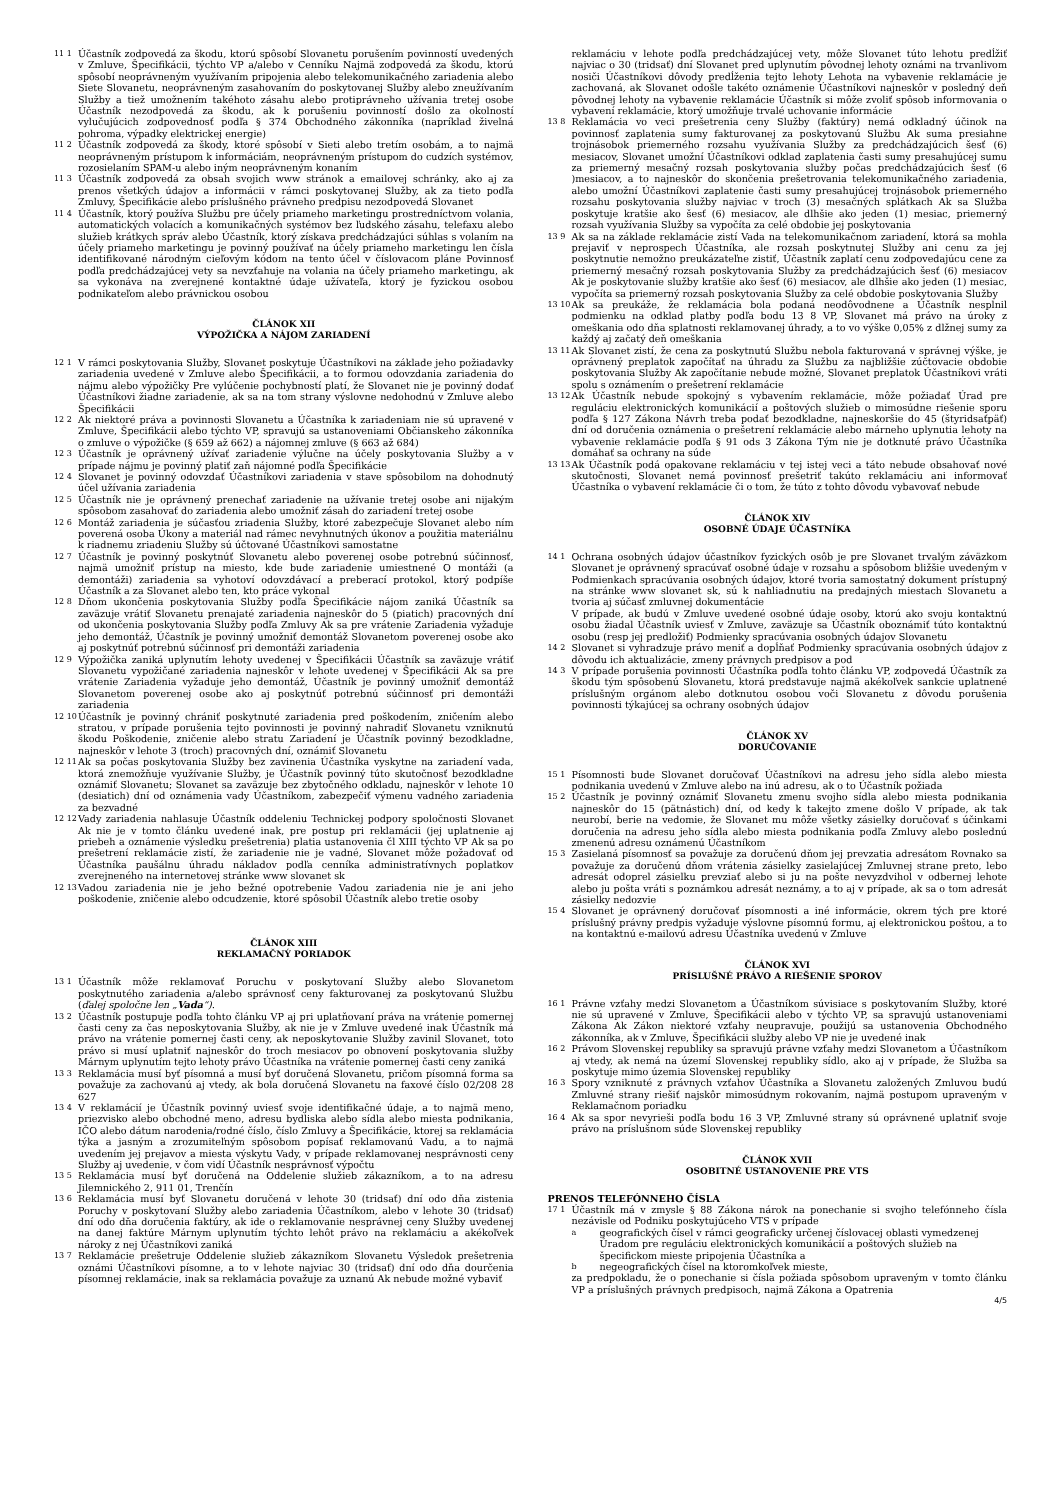11 1 Účastník zodpovedá za škodu, ktorú spôsobí Slovanetu porušením povinností uvedených v Zmluve, Špecifikácii, týchto VP a/alebo v Cenníku Najmä zodpovedá za škodu, ktorú spôsobí neoprávneným využívaním pripojenia alebo telekomunikačného zariadenia alebo Siete Slovanetu, neoprávneným zasahovaním do poskytovanej Služby alebo zneužívaním Služby a tiež umožnením takéhoto zásahu alebo protiprávneho užívania tretej osobe Účastník nezodpovedá za škodu, ak k porušeniu povinností došlo za okolností vylučujúcich zodpovednosť podľa § 374 Obchodného zákonníka (napríklad živelná pohroma, výpadky elektrickej energie)
11 2 Účastník zodpovedá za škody, ktoré spôsobí v Sieti alebo tretím osobám, a to najmä neoprávneným prístupom k informáciám, neoprávneným prístupom do cudzích systémov, rozosielaním SPAM-u alebo iným neoprávneným konaním
11 3 Účastník zodpovedá za obsah svojich www stránok a emailovej schránky, ako aj za prenos všetkých údajov a informácii v rámci poskytovanej Služby, ak za tieto podľa Zmluvy, Špecifikácie alebo príslušného právneho predpisu nezodpovedá Slovanet
11 4 Účastník, ktorý používa Službu pre účely priameho marketingu prostredníctvom volania, automatických volacích a komunikačných systémov bez ľudského zásahu, telefaxu alebo služieb krátkych správ alebo Účastník, ktorý získava predchádzajúci súhlas s volaním na účely priameho marketingu je povinný používať na účely priameho marketingu len čísla identifikované národným cieľovým kódom na tento účel v číslovacom pláne Povinnosť podľa predchádzajúcej vety sa nevzťahuje na volania na účely priameho marketingu, ak sa vykonáva na zverejnené kontaktné údaje užívateľa, ktorý je fyzickou osobou podnikateľom alebo právnickou osobou
ČLÁNOK XII
VÝPOŽIČKA A NÁJOM ZARIADENÍ
12 1 V rámci poskytovania Služby, Slovanet poskytuje Účastníkovi na základe jeho požiadavky zariadenia uvedené v Zmluve alebo Špecifikácii, a to formou odovzdania zariadenia do nájmu alebo výpožičky Pre vylúčenie pochybností platí, že Slovanet nie je povinný dodať Účastníkovi žiadne zariadenie, ak sa na tom strany výslovne nedohodnú v Zmluve alebo Špecifikácii
12 2 Ak niektoré práva a povinnosti Slovanetu a Účastníka k zariadeniam nie sú upravené v Zmluve, Špecifikácii alebo týchto VP, spravujú sa ustanoveniami Občianskeho zákonníka o zmluve o výpožičke (§ 659 až 662) a nájomnej zmluve (§ 663 až 684)
12 3 Účastník je oprávnený užívať zariadenie výlučne na účely poskytovania Služby a v prípade nájmu je povinný platiť zaň nájomné podľa Špecifikácie
12 4 Slovanet je povinný odovzdať Účastníkovi zariadenia v stave spôsobilom na dohodnutý účel užívania zariadenia
12 5 Účastník nie je oprávnený prenechať zariadenie na užívanie tretej osobe ani nijakým spôsobom zasahovať do zariadenia alebo umožniť zásah do zariadení tretej osobe
12 6 Montáž zariadenia je súčasťou zriadenia Služby, ktoré zabezpečuje Slovanet alebo ním poverená osoba Úkony a materiál nad rámec nevyhnutných úkonov a použitia materiálnu k riadnemu zriadeniu Služby sú účtované Účastníkovi samostatne
12 7 Účastník je povinný poskytnúť Slovanetu alebo poverenej osobe potrebnú súčinnosť, najmä umožniť prístup na miesto, kde bude zariadenie umiestnené O montáži (a demontáži) zariadenia sa vyhotoví odovzdávací a preberací protokol, ktorý podpíše Účastník a za Slovanet alebo ten, kto práce vykonal
12 8 Dňom ukončenia poskytovania Služby podľa Špecifikácie nájom zaniká Účastník sa zaväzuje vrátiť Slovanetu prenajaté zariadenia najneskôr do 5 (piatich) pracovných dní od ukončenia poskytovania Služby podľa Zmluvy Ak sa pre vrátenie Zariadenia vyžaduje jeho demontáž, Účastník je povinný umožniť demontáž Slovanetom poverenej osobe ako aj poskytnúť potrebnú súčinnosť pri demontáži zariadenia
12 9 Výpožička zaniká uplynutím lehoty uvedenej v Špecifikácii Účastník sa zaväzuje vrátiť Slovanetu vypožičané zariadenia najneskôr v lehote uvedenej v Špecifikácii Ak sa pre vrátenie Zariadenia vyžaduje jeho demontáž, Účastník je povinný umožniť demontáž Slovanetom poverenej osobe ako aj poskytnúť potrebnú súčinnosť pri demontáži zariadenia
12 10 Účastník je povinný chrániť poskytnuté zariadenia pred poškodením, zničením alebo stratou, v prípade porušenia tejto povinnosti je povinný nahradiť Slovanetu vzniknutú škodu Poškodenie, zničenie alebo stratu Zariadení je Účastník povinný bezodkladne, najneskôr v lehote 3 (troch) pracovných dní, oznámiť Slovanetu
12 11 Ak sa počas poskytovania Služby bez zavinenia Účastníka vyskytne na zariadení vada, ktorá znemožňuje využívanie Služby, je Účastník povinný túto skutočnosť bezodkladne oznámiť Slovanetu; Slovanet sa zaväzuje bez zbytočného odkladu, najneskôr v lehote 10 (desiatich) dní od oznámenia vady Účastníkom, zabezpečiť výmenu vadného zariadenia za bezvadné
12 12 Vady zariadenia nahlasuje Účastník oddeleniu Technickej podpory spoločnosti Slovanet Ak nie je v tomto článku uvedené inak, pre postup pri reklamácii (jej uplatnenie aj priebeh a oznámenie výsledku prešetrenia) platia ustanovenia čl XIII týchto VP Ak sa po prešetrení reklamácie zistí, že zariadenie nie je vadné, Slovanet môže požadovať od Účastníka paušálnu úhradu nákladov podľa cenníka administratívnych poplatkov zverejneného na internetovej stránke www slovanet sk
12 13 Vadou zariadenia nie je jeho bežné opotrebenie Vadou zariadenia nie je ani jeho poškodenie, zničenie alebo odcudzenie, ktoré spôsobil Účastník alebo tretie osoby
ČLÁNOK XIII
REKLAMAČNÝ PORIADOK
13 1 Účastník môže reklamovať Poruchu v poskytovaní Služby alebo Slovanetom poskytnutého zariadenia a/alebo správnosť ceny fakturovanej za poskytovanú Službu (ďalej spoločne len „Vada“).
13 2 Účastník postupuje podľa tohto článku VP aj pri uplatňovaní práva na vrátenie pomernej časti ceny za čas neposkytovania Služby, ak nie je v Zmluve uvedené inak Účastník má právo na vrátenie pomernej časti ceny, ak neposkytovanie Služby zavinil Slovanet, toto právo si musí uplatniť najneskôr do troch mesiacov po obnovení poskytovania služby Márnym uplynutím tejto lehoty právo Účastníka na vrátenie pomernej časti ceny zaniká
13 3 Reklamácia musí byť písomná a musí byť doručená Slovanetu, pričom písomná forma sa považuje za zachovanú aj vtedy, ak bola doručená Slovanetu na faxové číslo 02/208 28 627
13 4 V reklamácií je Účastník povinný uviesť svoje identifikačné údaje, a to najmä meno, priezvisko alebo obchodné meno, adresu bydliska alebo sídla alebo miesta podnikania, IČO alebo dátum narodenia/rodné číslo, číslo Zmluvy a Špecifikácie, ktorej sa reklamácia týka a jasným a zrozumiteľným spôsobom popísať reklamovanú Vadu, a to najmä uvedením jej prejavov a miesta výskytu Vady, v prípade reklamovanej nesprávnosti ceny Služby aj uvedenie, v čom vidí Účastník nesprávnosť výpočtu
13 5 Reklamácia musí byť doručená na Oddelenie služieb zákazníkom, a to na adresu Jilemnického 2, 911 01, Trenčín
13 6 Reklamácia musí byť Slovanetu doručená v lehote 30 (tridsať) dní odo dňa zistenia Poruchy v poskytovaní Služby alebo zariadenia Účastníkom, alebo v lehote 30 (tridsať) dní odo dňa doručenia faktúry, ak ide o reklamovanie nesprávnej ceny Služby uvedenej na danej faktúre Márnym uplynutím týchto lehôt právo na reklamáciu a akékoľvek nároky z nej Účastníkovi zaniká
13 7 Reklamácie prešetruje Oddelenie služieb zákazníkom Slovanetu Výsledok prešetrenia oznámi Účastníkovi písomne, a to v lehote najviac 30 (tridsať) dní odo dňa dourčenia písomnej reklamácie, inak sa reklamácia považuje za uznanú Ak nebude možné vybaviť
reklamáciu v lehote podľa predchádzajúcej vety, môže Slovanet túto lehotu predĺžiť najviac o 30 (tridsať) dní Slovanet pred uplynutím pôvodnej lehoty oznámi na trvanlivom nosiči Účastníkovi dôvody predĺženia tejto lehoty Lehota na vybavenie reklamácie je zachovaná, ak Slovanet odošle takéto oznámenie Účastníkovi najneskôr v posledný deň pôvodnej lehoty na vybavenie reklamácie Účastník si môže zvoliť spôsob informovania o vybavení reklamácie, ktorý umožňuje trvalé uchovanie informácie
13 8 Reklamácia vo veci prešetrenia ceny Služby (faktúry) nemá odkladný účinok na povinnosť zaplatenia sumy fakturovanej za poskytovanú Službu Ak suma presiahne trojnásobok priemerného rozsahu využívania Služby za predchádzajúcich šesť (6) mesiacov, Slovanet umožní Účastníkovi odklad zaplatenia časti sumy presahujúcej sumu za priemerný mesačný rozsah poskytovania služby počas predchádzajúcich šesť (6 )mesiacov, a to najneskôr do skončenia prešetrovania telekomunikačného zariadenia, alebo umožní Účastníkovi zaplatenie časti sumy presahujúcej trojnásobok priemerného rozsahu poskytovania služby najviac v troch (3) mesačných splátkach Ak sa Služba poskytuje kratšie ako šesť (6) mesiacov, ale dlhšie ako jeden (1) mesiac, priemerný rozsah využívania Služby sa vypočíta za celé obdobie jej poskytovania
13 9 Ak sa na základe reklamácie zistí Vada na telekomunikačnom zariadení, ktorá sa mohla prejaviť v neprospech Účastníka, ale rozsah poskytnutej Služby ani cenu za jej poskytnutie nemožno preukázateľne zistiť, Účastník zaplatí cenu zodpovedajúcu cene za priemerný mesačný rozsah poskytovania Služby za predchádzajúcich šesť (6) mesiacov Ak je poskytovanie služby kratšie ako šesť (6) mesiacov, ale dlhšie ako jeden (1) mesiac, vypočíta sa priemerný rozsah poskytovania Služby za celé obdobie poskytovania Služby
13 10 Ak sa preukáže, že reklamácia bola podaná neodôvodnene a Účastník nesplnil podmienku na odklad platby podľa bodu 13 8 VP, Slovanet má právo na úroky z omeškania odo dňa splatnosti reklamovanej úhrady, a to vo výške 0,05% z dlžnej sumy za každý aj začatý deň omeškania
13 11 Ak Slovanet zistí, že cena za poskytnutú Službu nebola fakturovaná v správnej výške, je oprávnený preplatok započítať na úhradu za Službu za najbližšie zúčtovacie obdobie poskytovania Služby Ak započítanie nebude možné, Slovanet preplatok Účastníkovi vráti spolu s oznámením o prešetrení reklamácie
13 12 Ak Účastník nebude spokojný s vybavením reklamácie, môže požiadať Úrad pre reguláciu elektronických komunikácií a poštových služieb o mimosúdne riešenie sporu podľa § 127 Zákona Návrh treba podať bezodkladne, najneskoršie do 45 (štyridsaťpäť) dní od doručenia oznámenia o prešetrení reklamácie alebo márneho uplynutia lehoty na vybavenie reklamácie podľa § 91 ods 3 Zákona Tým nie je dotknuté právo Účastníka domáhať sa ochrany na súde
13 13 Ak Účastník podá opakovane reklamáciu v tej istej veci a táto nebude obsahovať nové skutočnosti, Slovanet nemá povinnosť prešetriť takúto reklamáciu ani informovať Účastníka o vybavení reklamácie či o tom, že túto z tohto dôvodu vybavovať nebude
ČLÁNOK XIV
OSOBNÉ ÚDAJE ÚČASTNÍKA
14 1 Ochrana osobných údajov účastníkov fyzických osôb je pre Slovanet trvalým záväzkom Slovanet je oprávnený spracúvať osobné údaje v rozsahu a spôsobom bližšie uvedeným v Podmienkach spracúvania osobných údajov, ktoré tvoria samostatný dokument prístupný na stránke www slovanet sk, sú k nahliadnutiu na predajných miestach Slovanetu a tvoria aj súčasť zmluvnej dokumentácie
V prípade, ak budú v Zmluve uvedené osobné údaje osoby, ktorú ako svoju kontaktnú osobu žiadal Účastník uviesť v Zmluve, zaväzuje sa Účastník oboznámiť túto kontaktnú osobu (resp jej predložiť) Podmienky spracúvania osobných údajov Slovanetu
14 2 Slovanet si vyhradzuje právo meniť a dopĺňať Podmienky spracúvania osobných údajov z dôvodu ich aktualizácie, zmeny právnych predpisov a pod
14 3 V prípade porušenia povinnosti Účastníka podľa tohto článku VP, zodpovedá Účastník za škodu tým spôsobenú Slovanetu, ktorá predstavuje najmä akékoľvek sankcie uplatnené príslušným orgánom alebo dotknutou osobou voči Slovanetu z dôvodu porušenia povinnosti týkajúcej sa ochrany osobných údajov
ČLÁNOK XV
DORUČOVANIE
15 1 Písomnosti bude Slovanet doručovať Účastníkovi na adresu jeho sídla alebo miesta podnikania uvedenú v Zmluve alebo na inú adresu, ak o to Účastník požiada
15 2 Účastník je povinný oznámiť Slovanetu zmenu svojho sídla alebo miesta podnikania najneskôr do 15 (pätnástich) dní, od kedy k takejto zmene došlo V prípade, ak tak neurobí, berie na vedomie, že Slovanet mu môže všetky zásielky doručovať s účinkami doručenia na adresu jeho sídla alebo miesta podnikania podľa Zmluvy alebo poslednú zmenenú adresu oznámenú Účastníkom
15 3 Zasielaná písomnosť sa považuje za doručenú dňom jej prevzatia adresátom Rovnako sa považuje za doručenú dňom vrátenia zásielky zasielajúcej Zmluvnej strane preto, lebo adresát odoprel zásielku prevziať alebo si ju na pošte nevyzdvihol v odbernej lehote alebo ju pošta vráti s poznámkou adresát neznámy, a to aj v prípade, ak sa o tom adresát zásielky nedozvie
15 4 Slovanet je oprávnený doručovať písomnosti a iné informácie, okrem tých pre ktoré príslušný právny predpis vyžaduje výslovne písomnú formu, aj elektronickou poštou, a to na kontaktnú e-mailovú adresu Účastníka uvedenú v Zmluve
ČLÁNOK XVI
PRÍSLUŠNÉ PRÁVO A RIEŠENIE SPOROV
16 1 Právne vzťahy medzi Slovanetom a Účastníkom súvisiace s poskytovaním Služby, ktoré nie sú upravené v Zmluve, Špecifikácii alebo v týchto VP, sa spravujú ustanoveniami Zákona Ak Zákon niektoré vzťahy neupravuje, použijú sa ustanovenia Obchodného zákonníka, ak v Zmluve, Špecifikácii služby alebo VP nie je uvedené inak
16 2 Právom Slovenskej republiky sa spravujú právne vzťahy medzi Slovanetom a Účastníkom aj vtedy, ak nemá na území Slovenskej republiky sídlo, ako aj v prípade, že Služba sa poskytuje mimo územia Slovenskej republiky
16 3 Spory vzniknuté z právnych vzťahov Účastníka a Slovanetu založených Zmluvou budú Zmluvné strany riešiť najskôr mimosúdnym rokovaním, najmä postupom upraveným v Reklamačnom poriadku
16 4 Ak sa spor nevyrieši podľa bodu 16 3 VP, Zmluvné strany sú oprávnené uplatniť svoje právo na príslušnom súde Slovenskej republiky
ČLÁNOK XVII
OSOBITNÉ USTANOVENIE PRE VTS
PRENOS TELEFÓNNEHO ČÍSLA
17 1 Účastník má v zmysle § 88 Zákona nárok na ponechanie si svojho telefónneho čísla nezávisle od Podniku poskytujúceho VTS v prípade
ageografických čísel v rámci geograficky určenej číslovacej oblasti vymedzenej Úradom pre reguláciu elektronických komunikácií a poštových služieb na špecifickom mieste pripojenia Účastníka a
bnegeografických čísel na ktoromkoľvek mieste,
za predpokladu, že o ponechanie si čísla požiada spôsobom upraveným v tomto článku VP a príslušných právnych predpisoch, najmä Zákona a Opatrenia
4/5